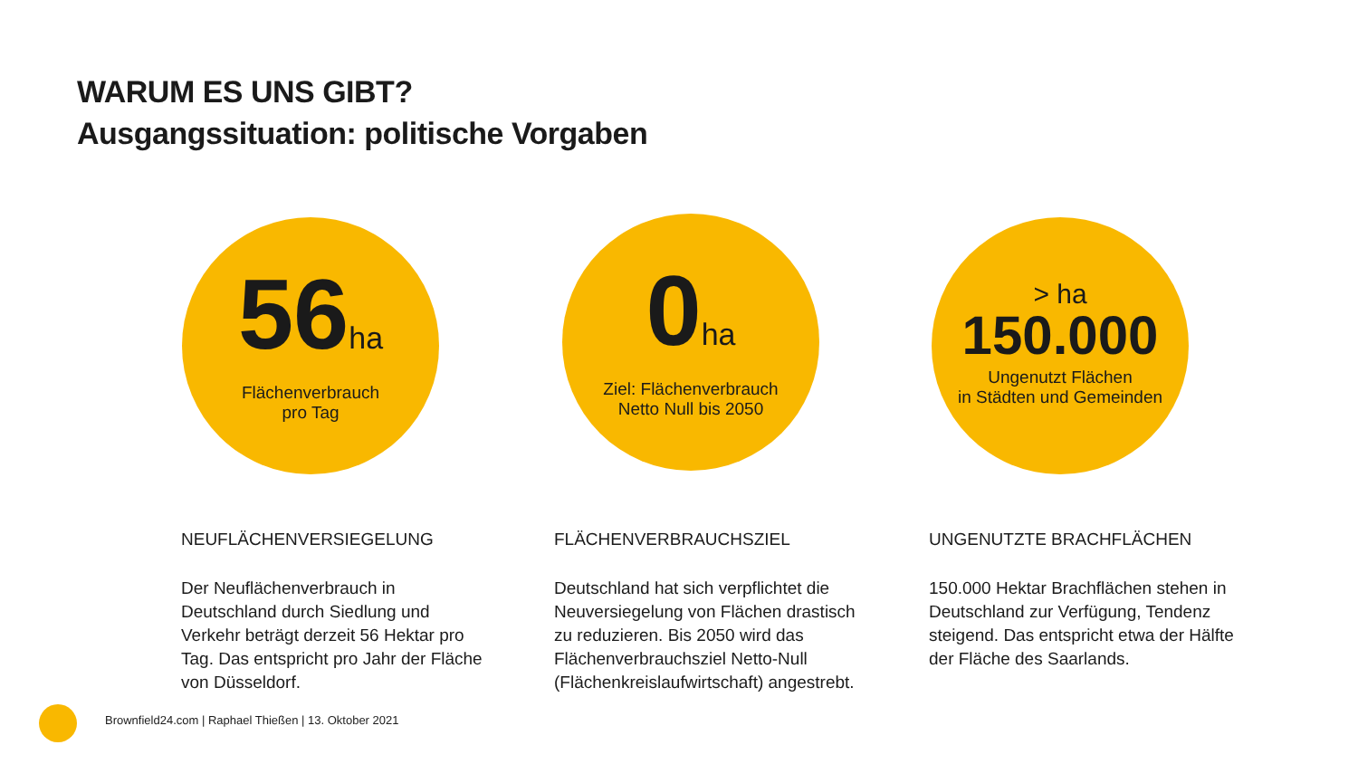WARUM ES UNS GIBT?
Ausgangssituation: politische Vorgaben
56ha
Flächenverbrauch
pro Tag
0ha
Ziel: Flächenverbrauch
Netto Null bis 2050
> ha
150.000
Ungenutzt Flächen
in Städten und Gemeinden
NEUFLÄCHENVERSIEGELUNG
Der Neuflächenverbrauch in Deutschland durch Siedlung und Verkehr beträgt derzeit 56 Hektar pro Tag. Das entspricht pro Jahr der Fläche von Düsseldorf.
FLÄCHENVERBRAUCHSZIEL
Deutschland hat sich verpflichtet die Neuversiegelung von Flächen drastisch zu reduzieren. Bis 2050 wird das Flächenverbrauchsziel Netto-Null (Flächenkreislaufwirtschaft) angestrebt.
UNGENUTZTE BRACHFLÄCHEN
150.000 Hektar Brachflächen stehen in Deutschland zur Verfügung, Tendenz steigend. Das entspricht etwa der Hälfte der Fläche des Saarlands.
Brownfield24.com | Raphael Thießen | 13. Oktober 2021